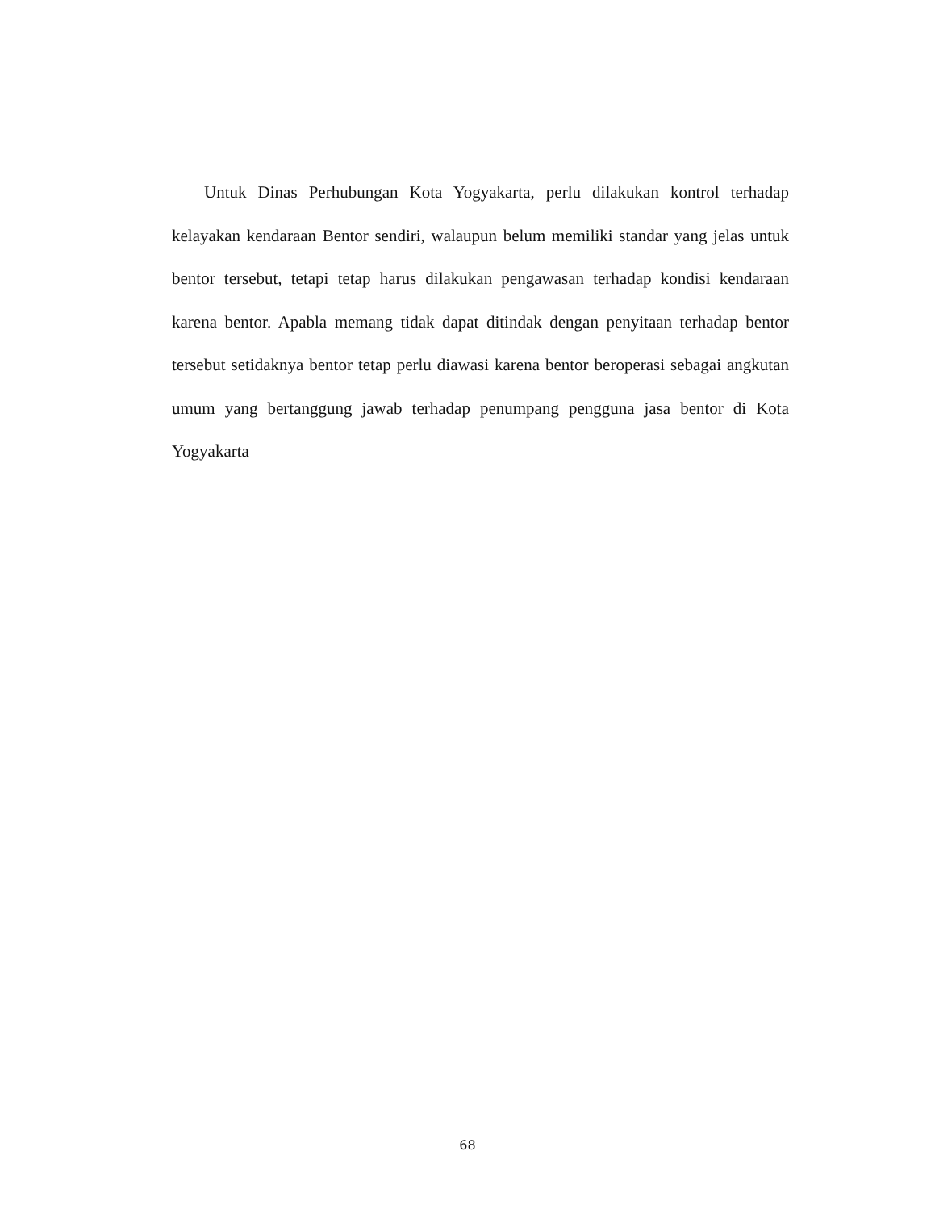Untuk Dinas Perhubungan Kota Yogyakarta, perlu dilakukan kontrol terhadap kelayakan kendaraan Bentor sendiri, walaupun belum memiliki standar yang jelas untuk bentor tersebut, tetapi tetap harus dilakukan pengawasan terhadap kondisi kendaraan karena bentor. Apabla memang tidak dapat ditindak dengan penyitaan terhadap bentor tersebut setidaknya bentor tetap perlu diawasi karena bentor beroperasi sebagai angkutan umum yang bertanggung jawab terhadap penumpang pengguna jasa bentor di Kota Yogyakarta
68